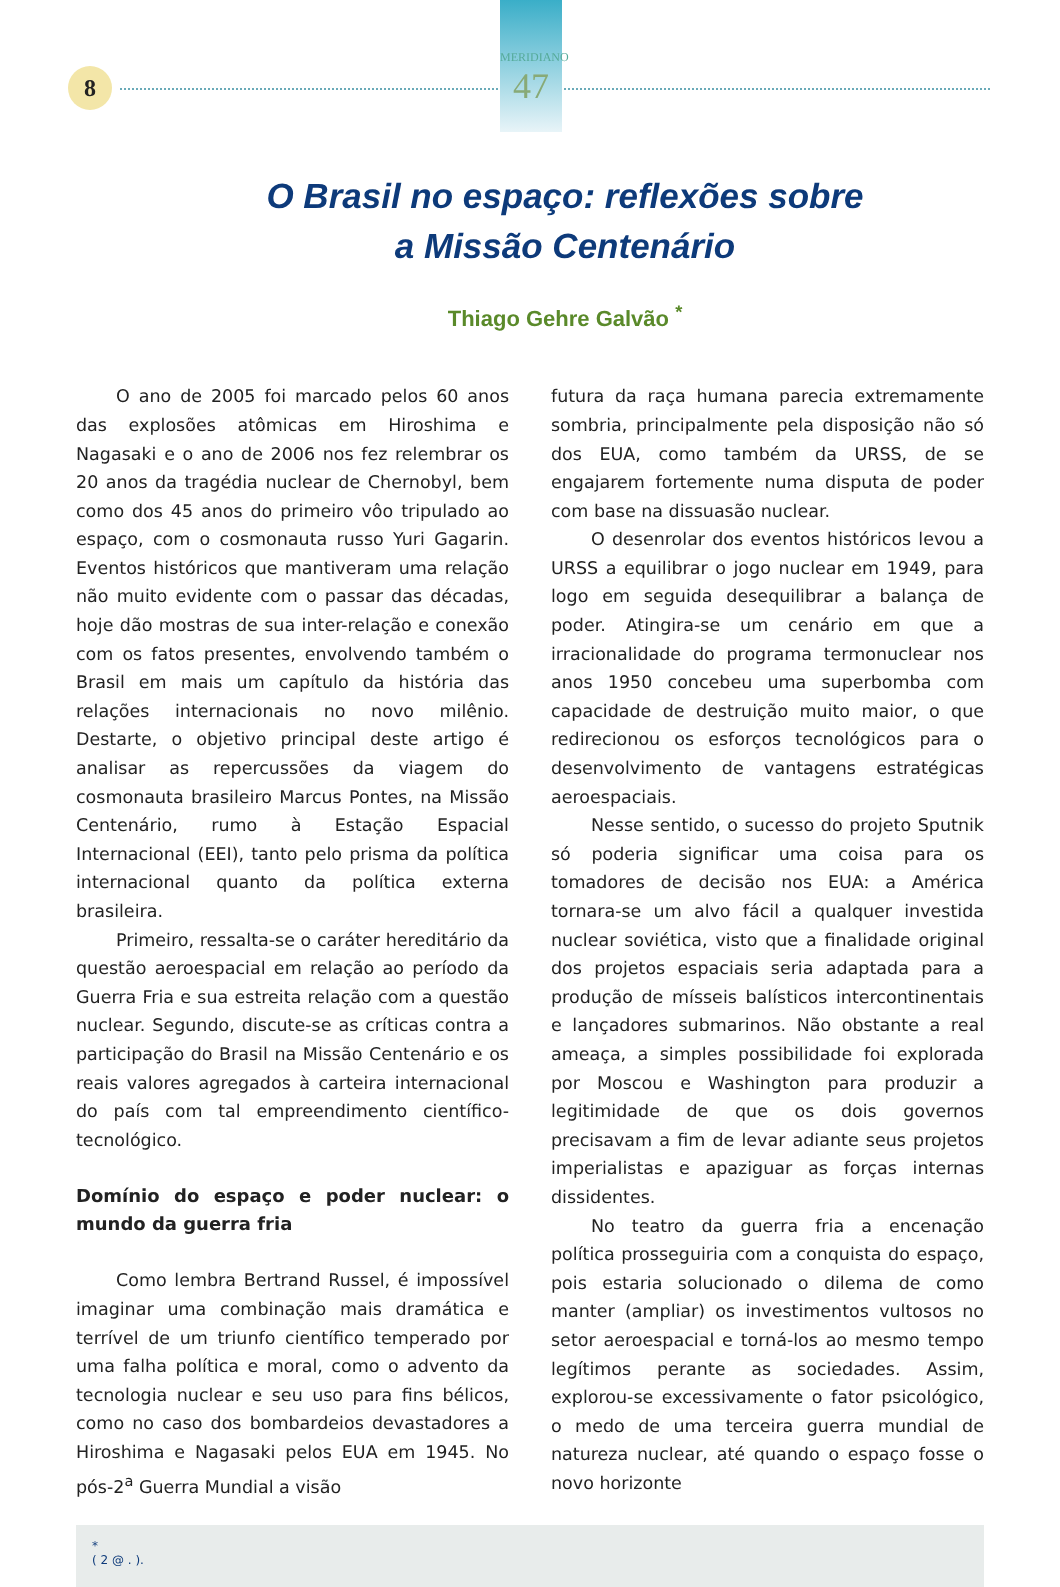8
MERIDIANO
47
O Brasil no espaço: reflexões sobre
a Missão Centenário
Thiago Gehre Galvão <sup>*</sup>
O ano de 2005 foi marcado pelos 60 anos das explosões atômicas em Hiroshima e Nagasaki e o ano de 2006 nos fez relembrar os 20 anos da tragédia nuclear de Chernobyl, bem como dos 45 anos do primeiro vôo tripulado ao espaço, com o cosmonauta russo Yuri Gagarin. Eventos históricos que mantiveram uma relação não muito evidente com o passar das décadas, hoje dão mostras de sua inter-relação e conexão com os fatos presentes, envolvendo também o Brasil em mais um capítulo da história das relações internacionais no novo milênio. Destarte, o objetivo principal deste artigo é analisar as repercussões da viagem do cosmonauta brasileiro Marcus Pontes, na Missão Centenário, rumo à Estação Espacial Internacional (EEI), tanto pelo prisma da política internacional quanto da política externa brasileira.
Primeiro, ressalta-se o caráter hereditário da questão aeroespacial em relação ao período da Guerra Fria e sua estreita relação com a questão nuclear. Segundo, discute-se as críticas contra a participação do Brasil na Missão Centenário e os reais valores agregados à carteira internacional do país com tal empreendimento científico-tecnológico.
Domínio do espaço e poder nuclear: o mundo da guerra fria
Como lembra Bertrand Russel, é impossível imaginar uma combinação mais dramática e terrível de um triunfo científico temperado por uma falha política e moral, como o advento da tecnologia nuclear e seu uso para fins bélicos, como no caso dos bombardeios devastadores a Hiroshima e Nagasaki pelos EUA em 1945. No pós-2<sup>a</sup> Guerra Mundial a visão
futura da raça humana parecia extremamente sombria, principalmente pela disposição não só dos EUA, como também da URSS, de se engajarem fortemente numa disputa de poder com base na dissuasão nuclear.
O desenrolar dos eventos históricos levou a URSS a equilibrar o jogo nuclear em 1949, para logo em seguida desequilibrar a balança de poder. Atingira-se um cenário em que a irracionalidade do programa termonuclear nos anos 1950 concebeu uma superbomba com capacidade de destruição muito maior, o que redirecionou os esforços tecnológicos para o desenvolvimento de vantagens estratégicas aeroespaciais.
Nesse sentido, o sucesso do projeto Sputnik só poderia significar uma coisa para os tomadores de decisão nos EUA: a América tornara-se um alvo fácil a qualquer investida nuclear soviética, visto que a finalidade original dos projetos espaciais seria adaptada para a produção de mísseis balísticos intercontinentais e lançadores submarinos. Não obstante a real ameaça, a simples possibilidade foi explorada por Moscou e Washington para produzir a legitimidade de que os dois governos precisavam a fim de levar adiante seus projetos imperialistas e apaziguar as forças internas dissidentes.
No teatro da guerra fria a encenação política prosseguiria com a conquista do espaço, pois estaria solucionado o dilema de como manter (ampliar) os investimentos vultosos no setor aeroespacial e torná-los ao mesmo tempo legítimos perante as sociedades. Assim, explorou-se excessivamente o fator psicológico, o medo de uma terceira guerra mundial de natureza nuclear, até quando o espaço fosse o novo horizonte
*
( 2 @ . ).